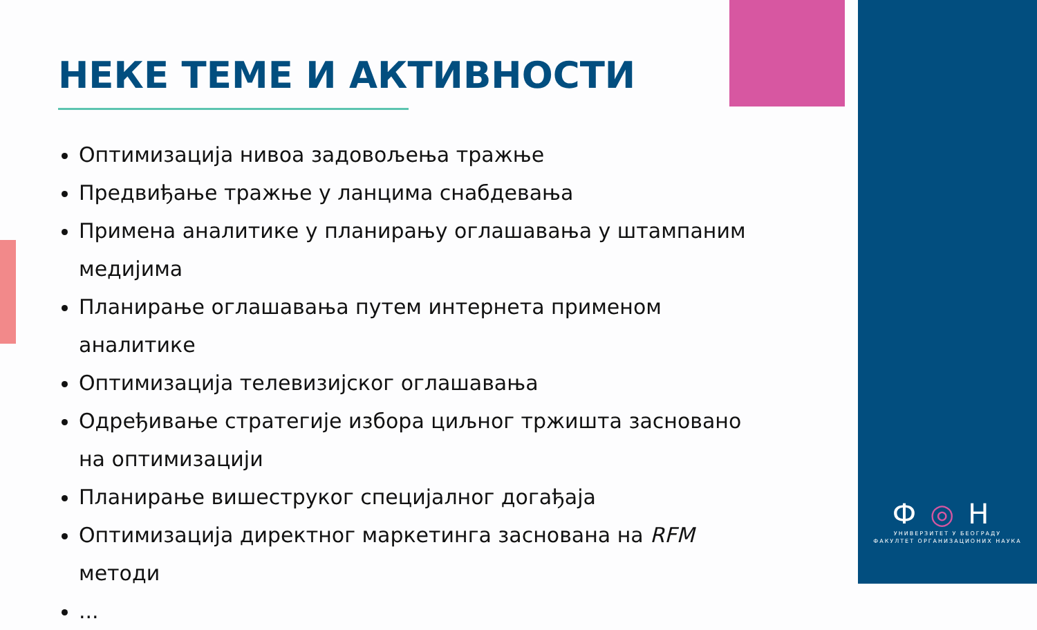НЕКЕ ТЕМЕ И АКТИВНОСТИ
Оптимизација нивоа задовољења тражње
Предвиђање тражње у ланцима снабдевања
Примена аналитике у планирању оглашавања у штампаним медијима
Планирање оглашавања путем интернета применом аналитике
Оптимизација телевизијског оглашавања
Одређивање стратегије избора циљног тржишта засновано на оптимизацији
Планирање вишеструког специјалног догађаја
Оптимизација директног маркетинга заснована на RFM методи
...
Ф◎Н
УНИВЕРЗИТЕТ У БЕОГРАДУ
ФАКУЛТЕТ ОРГАНИЗАЦИОНИХ НАУКА